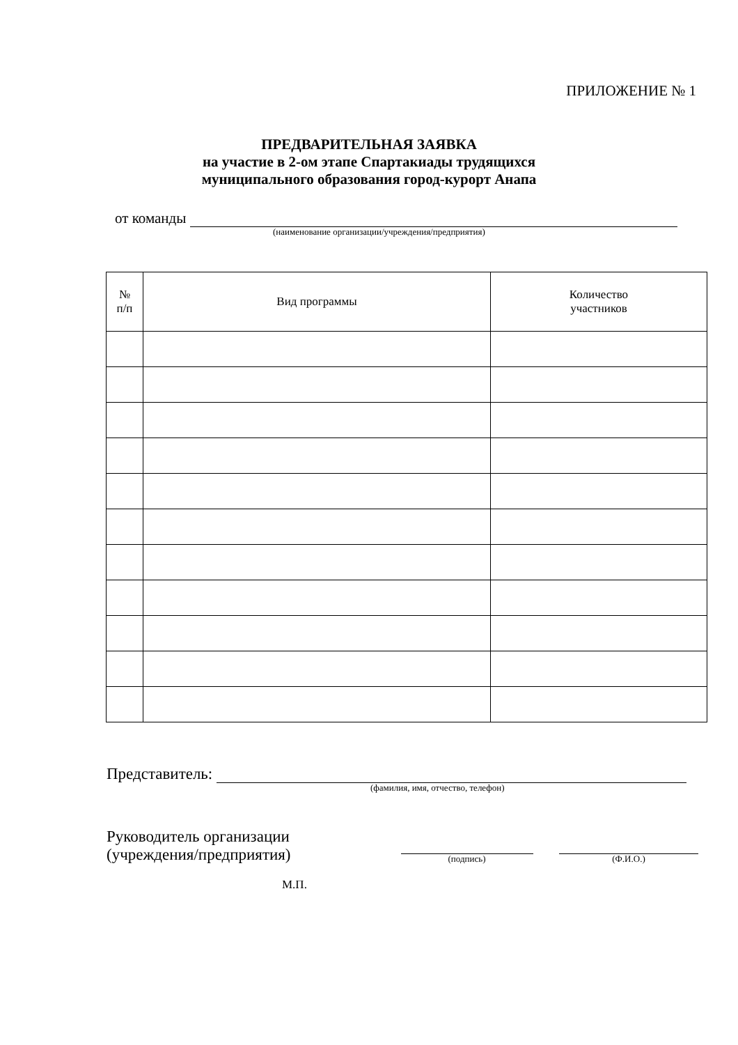ПРИЛОЖЕНИЕ № 1
ПРЕДВАРИТЕЛЬНАЯ ЗАЯВКА
на участие в 2-ом этапе Спартакиады трудящихся
муниципального образования город-курорт Анапа
от команды
(наименование организации/учреждения/предприятия)
| № п/п | Вид программы | Количество участников |
| --- | --- | --- |
Представитель:
(фамилия, имя, отчество, телефон)
Руководитель организации
(учреждения/предприятия)
(подпись)
(Ф.И.О.)
М.П.